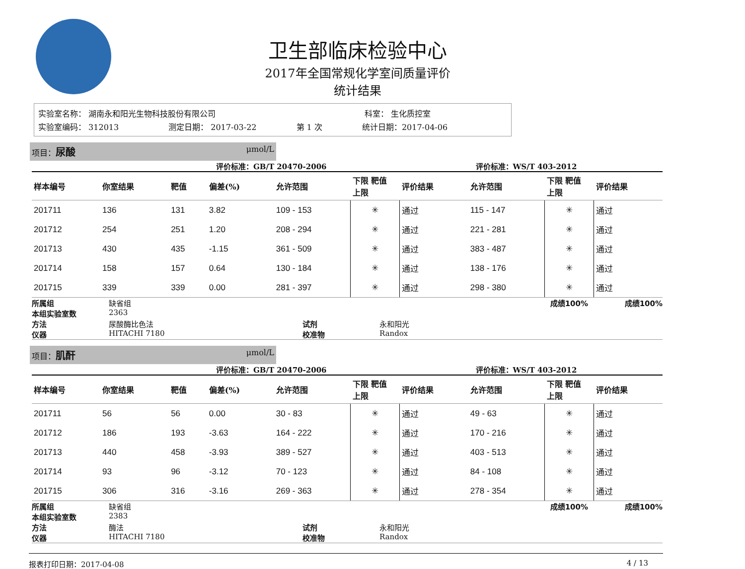卫生部临床检验中心
2017年全国常规化学室间质量评价
统计结果
实验室名称： 湖南永和阳光生物科技股份有限公司 科室： 生化质控室
实验室编码： 312013 测定日期： 2017-03-22 第 1 次 统计日期：2017-04-06
项目：尿酸 μmol/L
评价标准：GB/T 20470-2006 评价标准：WS/T 403-2012
| 样本编号 | 你室结果 | 靶值 | 偏差(%) | 允许范围 | 下限 靶值 上限 | 评价结果 | 允许范围 | 下限 靶值 上限 | 评价结果 |
| --- | --- | --- | --- | --- | --- | --- | --- | --- | --- |
| 201711 | 136 | 131 | 3.82 | 109 - 153 | ✳ | 通过 | 115 - 147 | ✳ | 通过 |
| 201712 | 254 | 251 | 1.20 | 208 - 294 | ✳ | 通过 | 221 - 281 | ✳ | 通过 |
| 201713 | 430 | 435 | -1.15 | 361 - 509 | ✳ | 通过 | 383 - 487 | ✳ | 通过 |
| 201714 | 158 | 157 | 0.64 | 130 - 184 | ✳ | 通过 | 138 - 176 | ✳ | 通过 |
| 201715 | 339 | 339 | 0.00 | 281 - 397 | ✳ | 通过 | 298 - 380 | ✳ | 通过 |
所属组 缺省组 成绩100% 成绩100% 本组实验室数 2363 方法 尿酸酶比色法 试剂 永和阳光 仪器 HITACHI 7180 校准物 Randox
项目：肌酐 μmol/L
评价标准：GB/T 20470-2006 评价标准：WS/T 403-2012
| 样本编号 | 你室结果 | 靶值 | 偏差(%) | 允许范围 | 下限 靶值 上限 | 评价结果 | 允许范围 | 下限 靶值 上限 | 评价结果 |
| --- | --- | --- | --- | --- | --- | --- | --- | --- | --- |
| 201711 | 56 | 56 | 0.00 | 30 - 83 | ✳ | 通过 | 49 - 63 | ✳ | 通过 |
| 201712 | 186 | 193 | -3.63 | 164 - 222 | ✳ | 通过 | 170 - 216 | ✳ | 通过 |
| 201713 | 440 | 458 | -3.93 | 389 - 527 | ✳ | 通过 | 403 - 513 | ✳ | 通过 |
| 201714 | 93 | 96 | -3.12 | 70 - 123 | ✳ | 通过 | 84 - 108 | ✳ | 通过 |
| 201715 | 306 | 316 | -3.16 | 269 - 363 | ✳ | 通过 | 278 - 354 | ✳ | 通过 |
所属组 缺省组 成绩100% 成绩100% 本组实验室数 2383 方法 酶法 试剂 永和阳光 仪器 HITACHI 7180 校准物 Randox
报表打印日期：2017-04-08 4 / 13